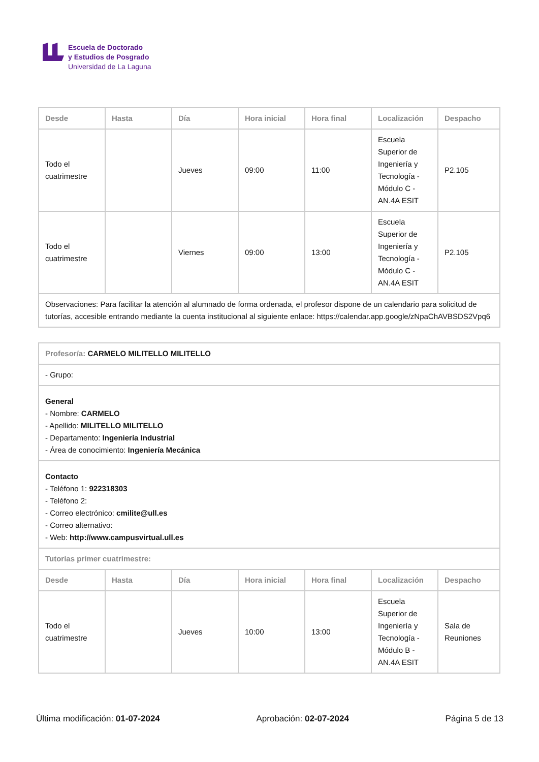Escuela de Doctorado
y Estudios de Posgrado
Universidad de La Laguna
| Desde | Hasta | Día | Hora inicial | Hora final | Localización | Despacho |
| --- | --- | --- | --- | --- | --- | --- |
| Todo el cuatrimestre | | Jueves | 09:00 | 11:00 | Escuela Superior de Ingeniería y Tecnología - Módulo C - AN.4A ESIT | P2.105 |
| Todo el cuatrimestre | | Viernes | 09:00 | 13:00 | Escuela Superior de Ingeniería y Tecnología - Módulo C - AN.4A ESIT | P2.105 |
| Observaciones: Para facilitar la atención al alumnado de forma ordenada, el profesor dispone de un calendario para solicitud de tutorías, accesible entrando mediante la cuenta institucional al siguiente enlace: https://calendar.app.google/zNpaChAVBSDS2Vpq6 | | | | | | |
| Profesor/a: CARMELO MILITELLO MILITELLO | | | | | | |
| - Grupo: | | | | | | |
| General - Nombre: CARMELO - Apellido: MILITELLO MILITELLO - Departamento: Ingeniería Industrial - Área de conocimiento: Ingeniería Mecánica | | | | | | |
| Contacto - Teléfono 1: 922318303 - Teléfono 2: - Correo electrónico: cmilite@ull.es - Correo alternativo: - Web: http://www.campusvirtual.ull.es | | | | | | |
| Tutorías primer cuatrimestre: | | | | | | |
| Desde | Hasta | Día | Hora inicial | Hora final | Localización | Despacho |
| Todo el cuatrimestre | | Jueves | 10:00 | 13:00 | Escuela Superior de Ingeniería y Tecnología - Módulo B - AN.4A ESIT | Sala de Reuniones |
Última modificación: 01-07-2024 Aprobación: 02-07-2024 Página 5 de 13